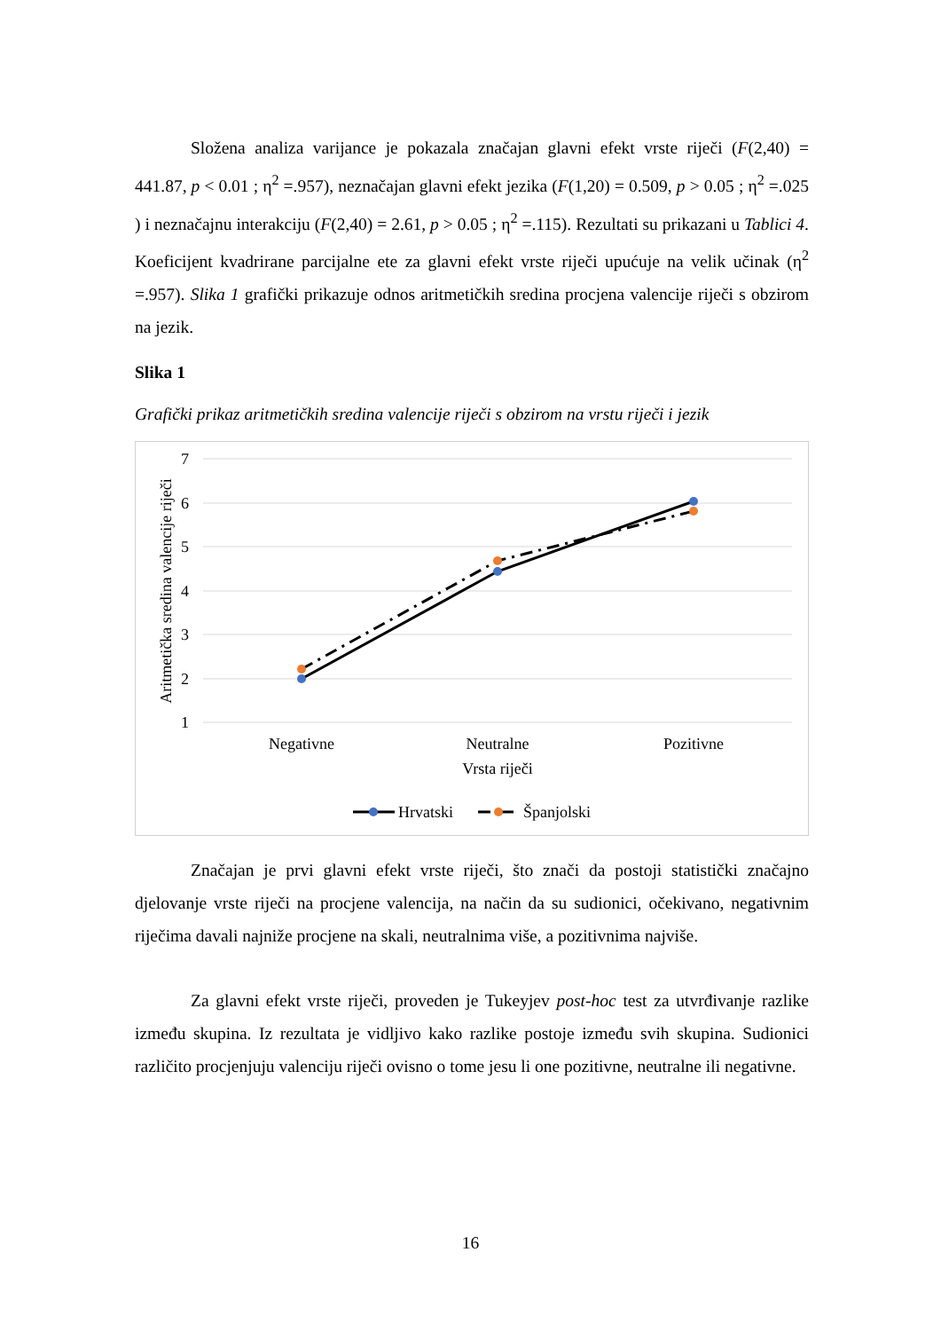Složena analiza varijance je pokazala značajan glavni efekt vrste riječi (F(2,40) = 441.87, p < 0.01 ; η<sup>2</sup> =.957), neznačajan glavni efekt jezika (F(1,20) = 0.509, p > 0.05 ; η<sup>2</sup> =.025 ) i neznačajnu interakciju (F(2,40) = 2.61, p > 0.05 ; η<sup>2</sup> =.115). Rezultati su prikazani u Tablici 4. Koeficijent kvadrirane parcijalne ete za glavni efekt vrste riječi upućuje na velik učinak (η<sup>2</sup> =.957). Slika 1 grafički prikazuje odnos aritmetičkih sredina procjena valencije riječi s obzirom na jezik.
Slika 1
Grafički prikaz aritmetičkih sredina valencije riječi s obzirom na vrstu riječi i jezik
7
6
5
4
3
2
1
Aritmetička sredina valencije riječi
Negativne
Neutralne
Pozitivne
Vrsta riječi
Hrvatski
Španjolski
Značajan je prvi glavni efekt vrste riječi, što znači da postoji statistički značajno djelovanje vrste riječi na procjene valencija, na način da su sudionici, očekivano, negativnim riječima davali najniže procjene na skali, neutralnima više, a pozitivnima najviše.
Za glavni efekt vrste riječi, proveden je Tukeyjev post-hoc test za utvrđivanje razlike između skupina. Iz rezultata je vidljivo kako razlike postoje između svih skupina. Sudionici različito procjenjuju valenciju riječi ovisno o tome jesu li one pozitivne, neutralne ili negativne.
16